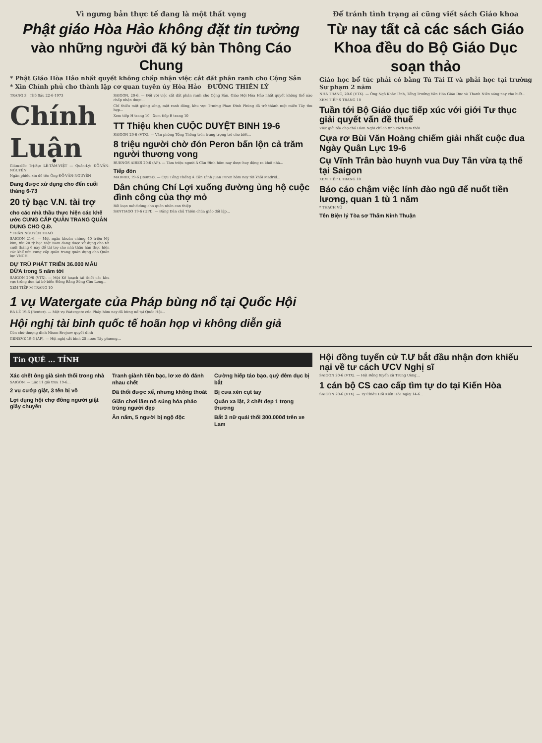Vì ngưng bản thực tế đang là một thất vọng
Phật giáo Hòa Hảo không đặt tin tưởng
vào những người đã ký bản Thông Cáo Chung
* Phật Giáo Hòa Hảo nhất quyết không chấp nhận việc cắt đất phân ranh cho Cộng Sản
* Xin Chính phủ cho thành lập cơ quan tuyên úy Hòa Hảo ĐƯỜNG THIÊN LÝ
TRANG 3 Thứ Sáu 22-6-1973
Chính Luận
Giám-đốc Trị-Sự: LÊ-TÂM-VIỆT — Quản-Lý: ĐỖ-VĂN-NGUYÊN
Ngân phiếu xin đề tên Ông ĐỖ-VĂN-NGUYÊN
Đang được xử dụng cho đến cuối tháng 6-73
20 tỷ bạc V.N. tài trợ
cho các nhà thầu thực hiện các khế ước CUNG CẤP QUÂN TRANG QUÂN DỤNG CHO Q.Đ.
* TRẦN NGUYÊN THAO
SAIGON 21-6. — Một ngân khoản chừng 40 triệu Mỹ kim, tức 20 tỷ bạc Việt Nam đang được xử dụng cho tới cuối tháng 6 này để tài trợ cho nhà thầu hàn thực hiện các khế ước cung cấp quân trang quân dụng cho Quân lực VNCH.
DỰ TRÙ PHÁT TRIỂN 36.000 MẪU DỪA trong 5 năm tới
SAIGON 20/6 (VTX). — Một Kế hoạch tái thiết các khu vực trồng dừa tại bờ biển Đồng Bằng Sông Cửu Long...
XEM TIẾP M TRANG 10
SAIGON, 20-6. — Đối với việc cắt đất phân ranh cho Cộng Sản, Giáo Hội Hòa Hảo nhất quyết không thể nào chấp nhận được...
Chỉ thiếu một giòng sông, một ranh đông, khu vực Trường Phan Đình Phùng đã trở thành một miền Tây thu hẹp...
Xem tiếp H trang 10 Xem tiếp B trang 10
TT Thiệu khen CUỘC DUYỆT BINH 19-6
SAIGON 20-6 (VTX). — Văn phòng Tổng Thống trên trang trọng trò cho biết...
8 triệu người chờ đón Peron bấn lộn cả trăm người thương vong
BUENOS AIRES 20-6 (AP). — Tám triệu người Á Căn Đình hôm nay được huy động ra khỏi nhà...
Tiếp đón
MADRID, 19-6 (Reuter). — Cựu Tổng Thống Á Căn Đình Juan Peron hôm nay rời khỏi Madrid...
Dân chúng Chí Lợi xuống đường ủng hộ cuộc đình công của thợ mỏ
Rối loạn mở đường cho quân nhân can thiệp
SANTIAGO 19-6 (UPI). — Đảng Dân chủ Thiên chúa giáo đối lập...
1 vụ Watergate của Pháp bùng nổ tại Quốc Hội
BA LÊ 19-6 (Reuter). — Một vụ Watergate của Pháp hôm nay đã bùng nổ tại Quốc Hội...
Hội nghị tài binh quốc tế hoãn họp vì không diễn giả
Còn chờ thượng đỉnh Nixon-Brejnev quyết định
GENEVE 19-6 (AP). — Hội nghị cắt binh 25 nước Tây phương...
Để tránh tình trạng ai cũng viết sách Giáo khoa
Từ nay tất cả các sách Giáo Khoa đều do Bộ Giáo Dục soạn thảo
Giáo học bổ túc phải có bằng Tú Tài II và phải học tại trường Sư phạm 2 năm
NHA TRANG, 20-6 (VTX). — Ông Ngô Khắc Tỉnh, Tổng Trưởng Văn Hóa Giáo Dục và Thanh Niên sáng nay cho biết...
XEM TIẾP S TRANG 10
Tuần tới Bộ Giáo dục tiếp xúc với giới Tư thục giải quyết vấn đề thuế
Việc giải tỏa chợ chó Hàm Nghi chỉ có tính cách tạm thời
Cựa rơ Bùi Văn Hoàng chiếm giải nhất cuộc đua Ngày Quân Lực 19-6
Cụ Vĩnh Trân bào huynh vua Duy Tân vừa tạ thế tại Saigon
XEM TIẾP L TRANG 10
Báo cáo chậm việc lính đào ngũ để nuốt tiền lương, quan 1 tù 1 năm
* THẠCH VŨ
Tên Biện lý Tòa sơ Thẩm Ninh Thuận
Tin QUÊ ... TỈNH
Xác chết ông già sình thối trong nhà
SAIGON. — Lúc 11 giờ trưa 19-6...
2 vụ cướp giật, 3 tên bị vồ
Lợi dụng hội chợ đông người giật giây chuyền
Tranh giành tiền bạc, lơ xe đò đánh nhau chết
Đã thối được xế, nhưng không thoát
Giấn chơi lâm nô súng hỏa phảo trúng người đẹp
Ăn nấm, 5 người bị ngộ độc
Cường hiếp táo bạo, quỷ đêm dục bị bắt
Bị cưa xén cụt tay
Quân xa lật, 2 chết đẹp 1 trọng thương
Bắt 3 nữ quái thổi 300.000đ trên xe Lam
Hội đồng tuyển cử T.Ư bắt đầu nhận đơn khiếu nại về tư cách ƯCV Nghị sĩ
SAIGON 20-6 (VTX). — Hội Đồng tuyển cử Trung Ương...
1 cán bộ CS cao cấp tìm tự do tại Kiến Hòa
SAIGON 20-6 (VTX). — Ty Chiêu Hồi Kiến Hòa ngày 14-6...